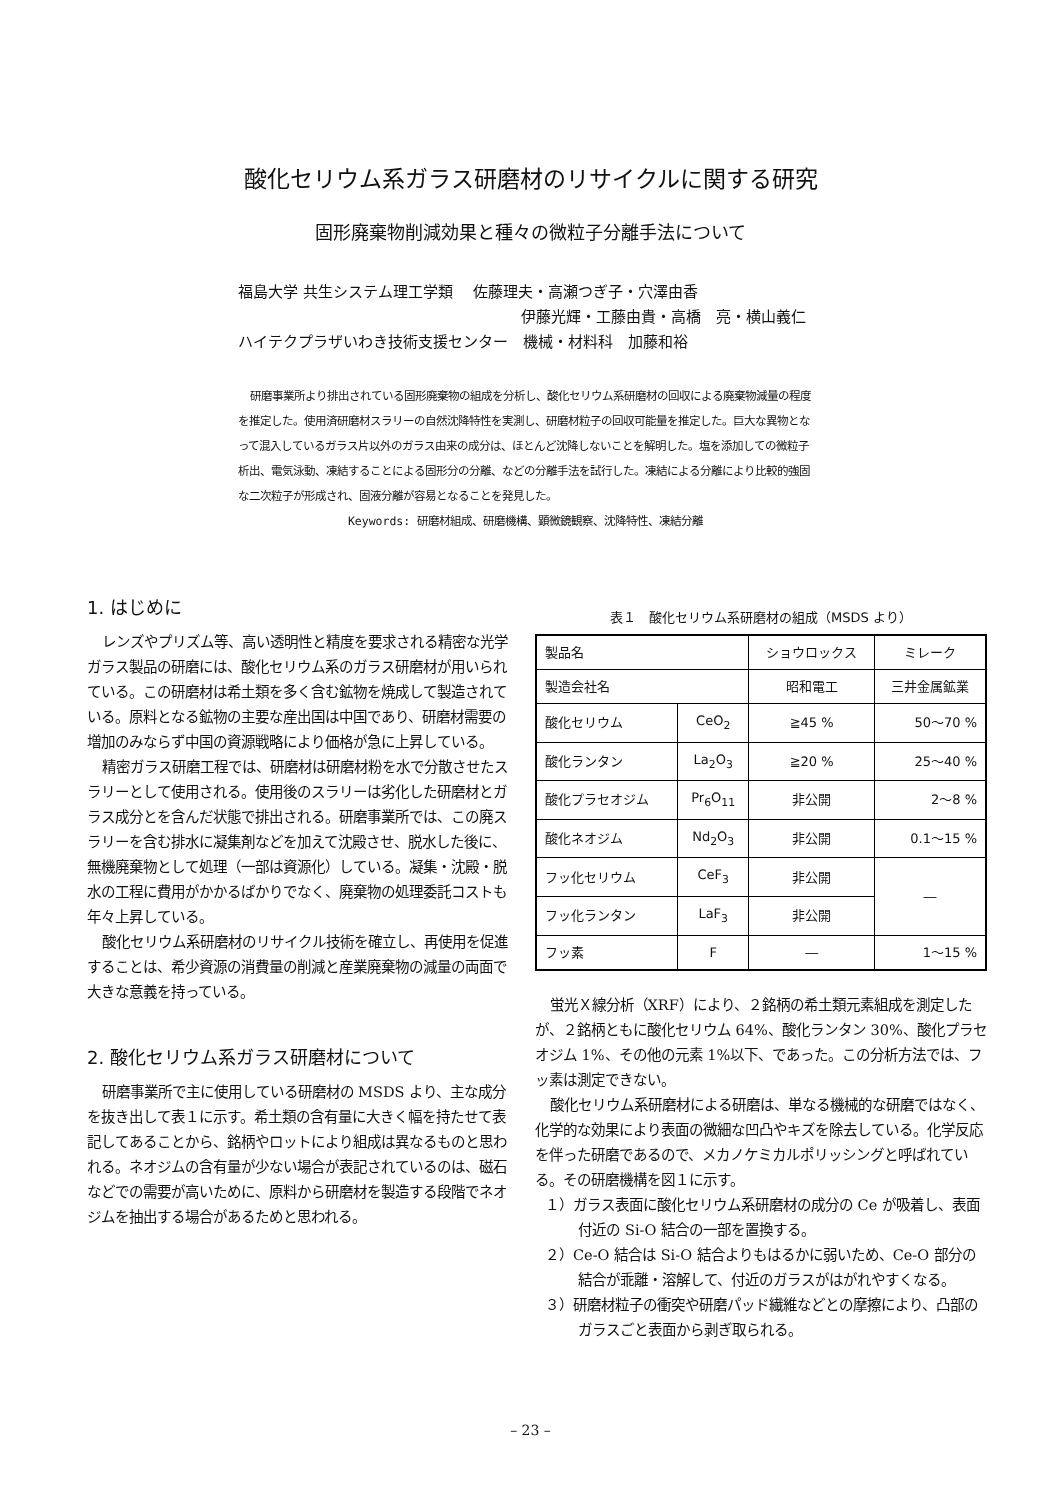酸化セリウム系ガラス研磨材のリサイクルに関する研究
固形廃棄物削減効果と種々の微粒子分離手法について
福島大学 共生システム理工学類　 佐藤理夫・高瀬つぎ子・穴澤由香
伊藤光輝・工藤由貴・高橋　亮・横山義仁
ハイテクプラザいわき技術支援センター　機械・材料科　加藤和裕
研磨事業所より排出されている固形廃棄物の組成を分析し、酸化セリウム系研磨材の回収による廃棄物減量の程度を推定した。使用済研磨材スラリーの自然沈降特性を実測し、研磨材粒子の回収可能量を推定した。巨大な異物となって混入しているガラス片以外のガラス由来の成分は、ほとんど沈降しないことを解明した。塩を添加しての微粒子析出、電気泳動、凍結することによる固形分の分離、などの分離手法を試行した。凍結による分離により比較的強固な二次粒子が形成され、固液分離が容易となることを発見した。
Keywords: 研磨材組成、研磨機構、顕微鏡観察、沈降特性、凍結分離
1. はじめに
レンズやプリズム等、高い透明性と精度を要求される精密な光学ガラス製品の研磨には、酸化セリウム系のガラス研磨材が用いられている。この研磨材は希土類を多く含む鉱物を焼成して製造されている。原料となる鉱物の主要な産出国は中国であり、研磨材需要の増加のみならず中国の資源戦略により価格が急に上昇している。
精密ガラス研磨工程では、研磨材は研磨材粉を水で分散させたスラリーとして使用される。使用後のスラリーは劣化した研磨材とガラス成分とを含んだ状態で排出される。研磨事業所では、この廃スラリーを含む排水に凝集剤などを加えて沈殿させ、脱水した後に、無機廃棄物として処理（一部は資源化）している。凝集・沈殿・脱水の工程に費用がかかるばかりでなく、廃棄物の処理委託コストも年々上昇している。
酸化セリウム系研磨材のリサイクル技術を確立し、再使用を促進することは、希少資源の消費量の削減と産業廃棄物の減量の両面で大きな意義を持っている。
2. 酸化セリウム系ガラス研磨材について
研磨事業所で主に使用している研磨材の MSDS より、主な成分を抜き出して表１に示す。希土類の含有量に大きく幅を持たせて表記してあることから、銘柄やロットにより組成は異なるものと思われる。ネオジムの含有量が少ない場合が表記されているのは、磁石などでの需要が高いために、原料から研磨材を製造する段階でネオジムを抽出する場合があるためと思われる。
表１　酸化セリウム系研磨材の組成（MSDS より）
| 製品名 | | ショウロックス | ミレーク |
| 製造会社名 | | 昭和電工 | 三井金属鉱業 |
| 酸化セリウム | CeO<sub>2</sub> | ≧45 % | 50～70 % |
| 酸化ランタン | La<sub>2</sub>O<sub>3</sub> | ≧20 % | 25～40 % |
| 酸化プラセオジム | Pr<sub>6</sub>O<sub>11</sub> | 非公開 | 2～8 % |
| 酸化ネオジム | Nd<sub>2</sub>O<sub>3</sub> | 非公開 | 0.1～15 % |
| フッ化セリウム | CeF<sub>3</sub> | 非公開 | ― |
| フッ化ランタン | LaF<sub>3</sub> | 非公開 | |
| フッ素 | F | ― | 1～15 % |
蛍光Ｘ線分析（XRF）により、２銘柄の希土類元素組成を測定したが、２銘柄ともに酸化セリウム 64%、酸化ランタン 30%、酸化プラセオジム 1%、その他の元素 1%以下、であった。この分析方法では、フッ素は測定できない。
酸化セリウム系研磨材による研磨は、単なる機械的な研磨ではなく、化学的な効果により表面の微細な凹凸やキズを除去している。化学反応を伴った研磨であるので、メカノケミカルポリッシングと呼ばれている。その研磨機構を図１に示す。
１）ガラス表面に酸化セリウム系研磨材の成分の Ce が吸着し、表面付近の Si-O 結合の一部を置換する。
２）Ce-O 結合は Si-O 結合よりもはるかに弱いため、Ce-O 部分の結合が乖離・溶解して、付近のガラスがはがれやすくなる。
３）研磨材粒子の衝突や研磨パッド繊維などとの摩擦により、凸部のガラスごと表面から剥ぎ取られる。
– 23 –